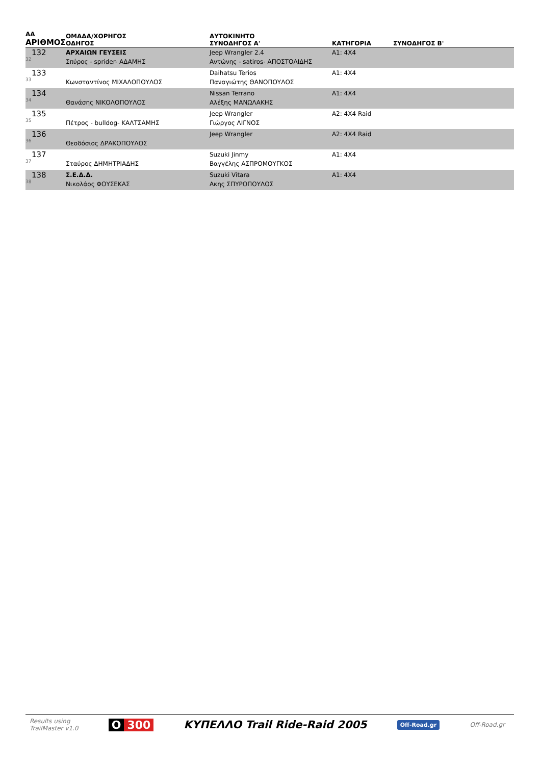| ΑΑ ΑΡΙΘΜΟΣ | ΟΜΑΔΑ/ΧΟΡΗΓΟΣ ΟΔΗΓΟΣ | ΑΥΤΟΚΙΝΗΤΟ ΣΥΝΟΔΗΓΟΣ Α' | ΚΑΤΗΓΟΡΙΑ | ΣΥΝΟΔΗΓΟΣ Β' |
| --- | --- | --- | --- | --- |
| 132 32 | ΑΡΧΑΙΩΝ ΓΕΥΣΕΙΣ Σπύρος - sprider- ΑΔΑΜΗΣ | Jeep Wrangler 2.4 Αντώνης - satiros- ΑΠΟΣΤΟΛΙΔΗΣ | A1: 4X4 | |
| 133 33 | Κωνσταντίνος ΜΙΧΑΛΟΠΟΥΛΟΣ | Daihatsu Terios Παναγιώτης ΘΑΝΟΠΟΥΛΟΣ | A1: 4X4 | |
| 134 34 | Θανάσης ΝΙΚΟΛΟΠΟΥΛΟΣ | Nissan Terrano Αλέξης ΜΑΝΩΛΑΚΗΣ | A1: 4X4 | |
| 135 35 | Πέτρος - bulldog- ΚΑΛΤΣΑΜΗΣ | Jeep Wrangler Γιώργος ΛΙΓΝΟΣ | A2: 4X4 Raid | |
| 136 36 | Θεοδόσιος ΔΡΑΚΟΠΟΥΛΟΣ | Jeep Wrangler | A2: 4X4 Raid | |
| 137 37 | Σταύρος ΔΗΜΗΤΡΙΑΔΗΣ | Suzuki Jinmy Βαγγέλης ΑΣΠΡΟΜΟΥΓΚΟΣ | A1: 4X4 | |
| 138 38 | Σ.Ε.Δ.Δ. Νικολάος ΦΟΥΣΕΚΑΣ | Suzuki Vitara Ακης ΣΠΥΡΟΠΟΥΛΟΣ | A1: 4X4 | |
Results using
TrailMaster v1.0
O 300 ΚΥΠΕΛΛΟ Trail Ride-Raid 2005
Off-Road.gr
Off-Road.gr